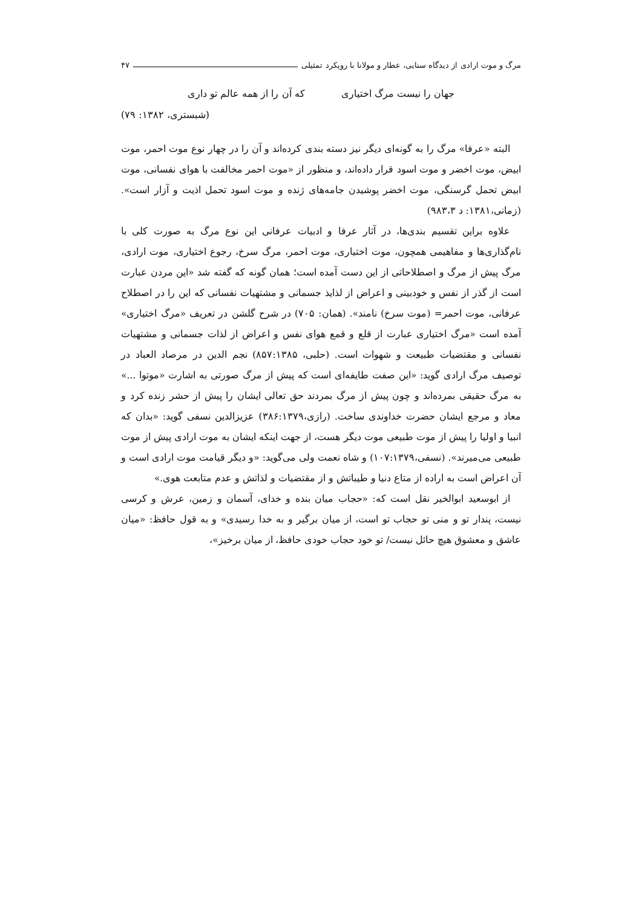مرگ و موت ارادی از دیدگاه سنایی، عطار و مولانا با رویکرد تمثیلی ۴۷
جهان را نیست مرگ اختیاری که آن را از همه عالم تو داری
(شبستری، ۱۳۸۲: ۷۹)
البته «عرفا» مرگ را به گونه‌ای دیگر نیز دسته بندی کرده‌اند و آن را در چهار نوع موت احمر، موت ابیض، موت اخضر و موت اسود قرار داده‌اند، و منظور از «موت احمر مخالفت با هوای نفسانی، موت ابیض تحمل گرسنگی، موت اخضر پوشیدن جامه‌های ژنده و موت اسود تحمل اذیت و آزار است». (زمانی،۱۳۸۱: د ۹۸۳،۳)
علاوه براین تقسیم بندی‌ها، در آثار عرفا و ادبیات عرفانی این نوع مرگ به صورت کلی با نام‌گذاری‌ها و مفاهیمی همچون، موت اختیاری، موت احمر، مرگ سرخ، رجوع اختیاری، موت ارادی، مرگ پیش از مرگ و اصطلاحاتی از این دست آمده است؛ همان گونه که گفته شد «این مردن عبارت است از گذر از نفس و خودبینی و اعراض از لذایذ جسمانی و مشتهیات نفسانی که این را در اصطلاح عرفانی، موت احمر= (موت سرخ) نامند». (همان: ۷۰۵) در شرح گلشن در تعریف «مرگ اختیاری» آمده است «مرگ اختیاری عبارت از قلع و قمع هوای نفس و اعراض از لذات جسمانی و مشتهیات نفسانی و مقتضیات طبیعت و شهوات است. (حلبی، ۸۵۷:۱۳۸۵) نجم الدین در مرصاد العباد در توصیف مرگ ارادی گوید: «این صفت طایفه‌ای است که پیش از مرگ صورتی به اشارت «موتوا ...» به مرگ حقیقی بمرده‌اند و چون پیش از مرگ بمردند حق تعالی ایشان را پیش از حشر زنده کرد و معاد و مرجع ایشان حضرت خداوندی ساخت. (رازی،۳۸۶:۱۳۷۹) عزیزالدین نسفی گوید: «بدان که انبیا و اولیا را پیش از موت طبیعی موت دیگر هست، از جهت اینکه ایشان به موت ارادی پیش از موت طبیعی می‌میرند». (نسفی،۱۰۷:۱۳۷۹) و شاه نعمت ولی می‌گوید: «و دیگر قیامت موت ارادی است و آن اعراض است به اراده از متاع دنیا و طیباتش و از مقتضیات و لذاتش و عدم متابعت هوی.»
از ابوسعید ابوالخیر نقل است که: «حجاب میان بنده و خدای، آسمان و زمین، عرش و کرسی نیست، پندار تو و منی تو حجاب تو است، از میان برگیر و به خدا رسیدی» و به قول حافظ: «میان عاشق و معشوق هیچ حائل نیست/ تو خود حجاب خودی حافظ، از میان برخیز»،